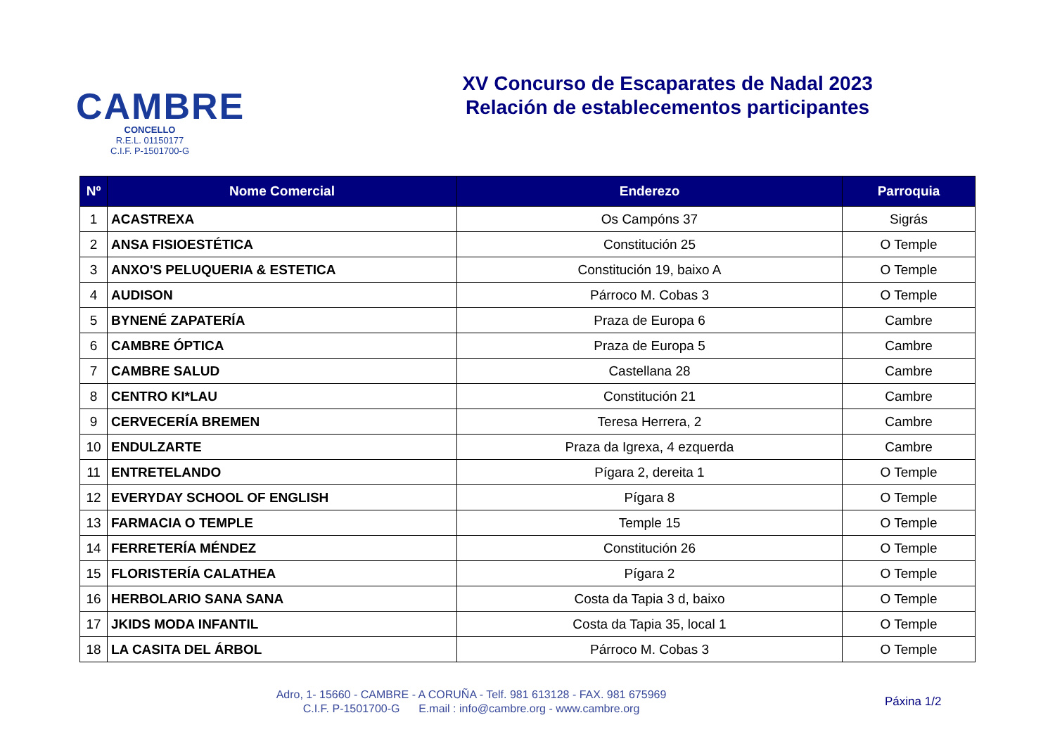CAMBRE
CONCELLO
R.E.L. 01150177
C.I.F. P-1501700-G
XV Concurso de Escaparates de Nadal 2023
Relación de establecementos participantes
| Nº | Nome Comercial | Enderezo | Parroquia |
| --- | --- | --- | --- |
| 1 | ACASTREXA | Os Campóns 37 | Sigrás |
| 2 | ANSA FISIOESTÉTICA | Constitución 25 | O Temple |
| 3 | ANXO'S PELUQUERIA & ESTETICA | Constitución 19, baixo A | O Temple |
| 4 | AUDISON | Párroco M. Cobas 3 | O Temple |
| 5 | BYNENÉ ZAPATERÍA | Praza de Europa 6 | Cambre |
| 6 | CAMBRE ÓPTICA | Praza de Europa 5 | Cambre |
| 7 | CAMBRE SALUD | Castellana 28 | Cambre |
| 8 | CENTRO KI*LAU | Constitución 21 | Cambre |
| 9 | CERVECERÍA BREMEN | Teresa Herrera, 2 | Cambre |
| 10 | ENDULZARTE | Praza da Igrexa, 4 ezquerda | Cambre |
| 11 | ENTRETELANDO | Pígara 2, dereita 1 | O Temple |
| 12 | EVERYDAY SCHOOL OF ENGLISH | Pígara 8 | O Temple |
| 13 | FARMACIA O TEMPLE | Temple 15 | O Temple |
| 14 | FERRETERÍA MÉNDEZ | Constitución 26 | O Temple |
| 15 | FLORISTERÍA CALATHEA | Pígara 2 | O Temple |
| 16 | HERBOLARIO SANA SANA | Costa da Tapia 3 d, baixo | O Temple |
| 17 | JKIDS MODA INFANTIL | Costa da Tapia 35, local 1 | O Temple |
| 18 | LA CASITA DEL ÁRBOL | Párroco M. Cobas 3 | O Temple |
Adro, 1- 15660 - CAMBRE - A CORUÑA - Telf. 981 613128 - FAX. 981 675969
C.I.F. P-1501700-G E.mail : info@cambre.org - www.cambre.org
Páxina 1/2